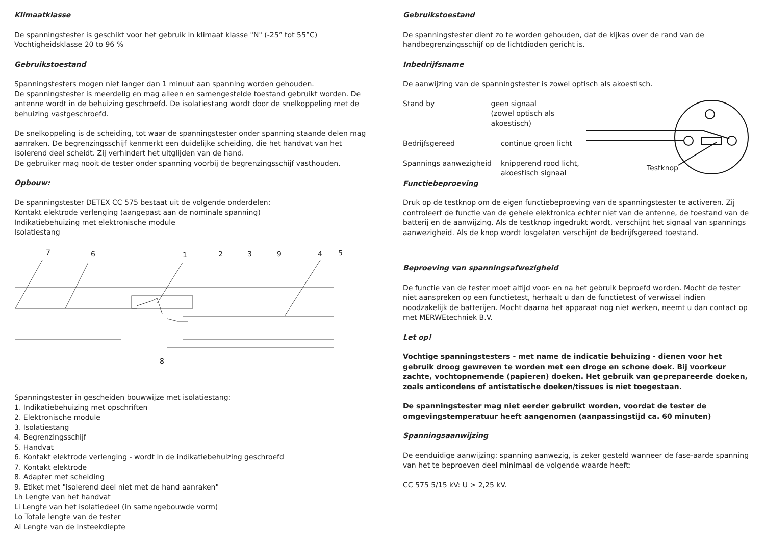Klimaatklasse
De spanningstester is geschikt voor het gebruik in klimaat klasse "N" (-25° tot 55°C)
Vochtigheidsklasse 20 to 96 %
Gebruikstoestand
Spanningstesters mogen niet langer dan 1 minuut aan spanning worden gehouden.
De spanningstester is meerdelig en mag alleen en samengestelde toestand gebruikt worden. De antenne wordt in de behuizing geschroefd. De isolatiestang wordt door de snelkoppeling met de behuizing vastgeschroefd.
De snelkoppeling is de scheiding, tot waar de spanningstester onder spanning staande delen mag aanraken. De begrenzingsschijf kenmerkt een duidelijke scheiding, die het handvat van het isolerend deel scheidt. Zij verhindert het uitglijden van de hand.
De gebruiker mag nooit de tester onder spanning voorbij de begrenzingsschijf vasthouden.
Opbouw:
De spanningstester DETEX CC 575 bestaat uit de volgende onderdelen:
Kontakt elektrode verlenging (aangepast aan de nominale spanning)
Indikatiebehuizing met elektronische module
Isolatiestang
7
6
1
2
3
9
4
5
8
Spanningstester in gescheiden bouwwijze met isolatiestang:
1. Indikatiebehuizing met opschriften
2. Elektronische module
3. Isolatiestang
4. Begrenzingsschijf
5. Handvat
6. Kontakt elektrode verlenging - wordt in de indikatiebehuizing geschroefd
7. Kontakt elektrode
8. Adapter met scheiding
9. Etiket met "isolerend deel niet met de hand aanraken"
Lh Lengte van het handvat
Li Lengte van het isolatiedeel (in samengebouwde vorm)
Lo Totale lengte van de tester
Ai Lengte van de insteekdiepte
Gebruikstoestand
De spanningstester dient zo te worden gehouden, dat de kijkas over de rand van de handbegrenzingsschijf op de lichtdioden gericht is.
Inbedrijfsname
De aanwijzing van de spanningstester is zowel optisch als akoestisch.
Stand by geen signaal
(zowel optisch als akoestisch)
Bedrijfsgereed continue groen licht
Spannings aanwezigheid knipperend rood licht,
akoestisch signaal
Testknop
Functiebeproeving
Druk op de testknop om de eigen functiebeproeving van de spanningstester te activeren. Zij controleert de functie van de gehele elektronica echter niet van de antenne, de toestand van de batterij en de aanwijzing. Als de testknop ingedrukt wordt, verschijnt het signaal van spannings aanwezigheid. Als de knop wordt losgelaten verschijnt de bedrijfsgereed toestand.
Beproeving van spanningsafwezigheid
De functie van de tester moet altijd voor- en na het gebruik beproefd worden. Mocht de tester niet aanspreken op een functietest, herhaalt u dan de functietest of verwissel indien noodzakelijk de batterijen. Mocht daarna het apparaat nog niet werken, neemt u dan contact op met MERWEtechniek B.V.
Let op!
Vochtige spanningstesters - met name de indicatie behuizing - dienen voor het gebruik droog gewreven te worden met een droge en schone doek. Bij voorkeur zachte, vochtopnemende (papieren) doeken. Het gebruik van geprepareerde doeken, zoals anticondens of antistatische doeken/tissues is niet toegestaan.
De spanningstester mag niet eerder gebruikt worden, voordat de tester de omgevingstemperatuur heeft aangenomen (aanpassingstijd ca. 60 minuten)
Spanningsaanwijzing
De eenduidige aanwijzing: spanning aanwezig, is zeker gesteld wanneer de fase-aarde spanning van het te beproeven deel minimaal de volgende waarde heeft:
CC 575 5/15 kV: U > 2,25 kV.